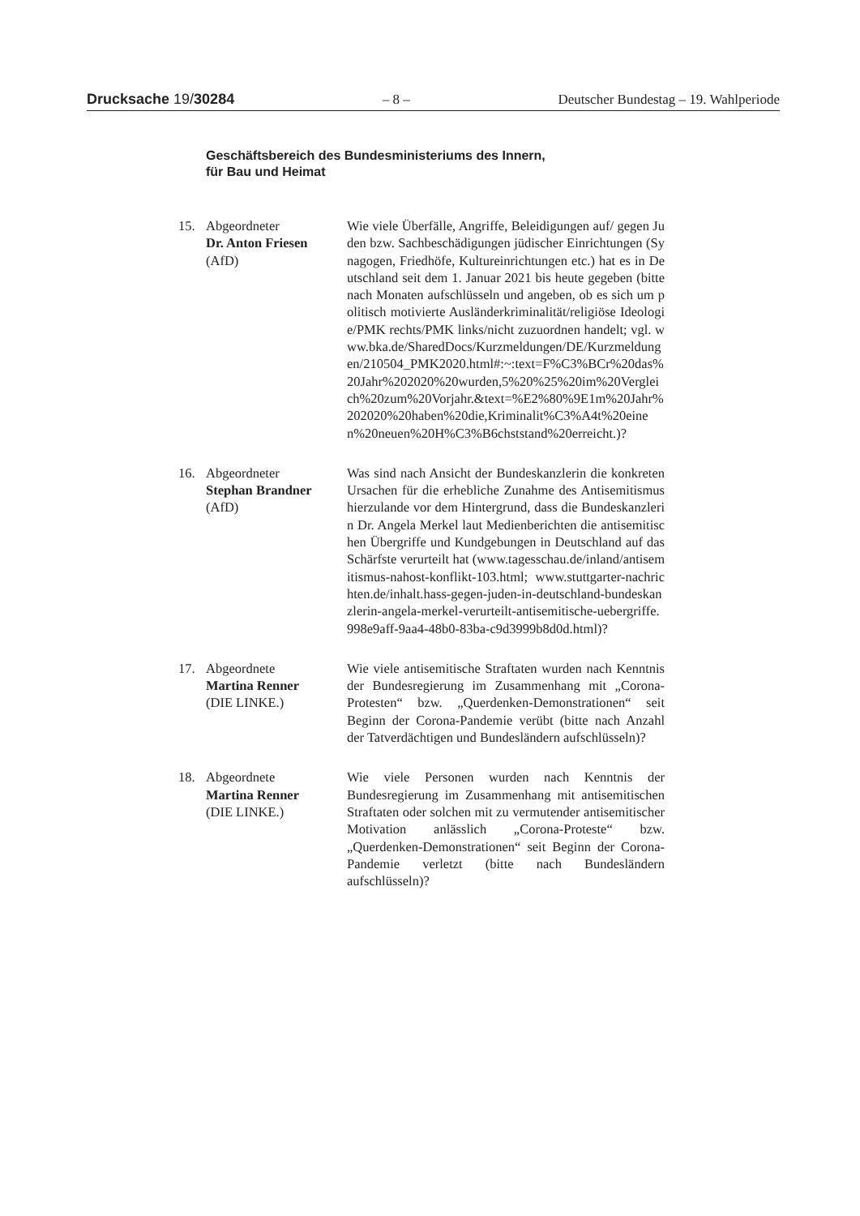Drucksache 19/30284 – 8 – Deutscher Bundestag – 19. Wahlperiode
Geschäftsbereich des Bundesministeriums des Innern,
für Bau und Heimat
15. Abgeordneter
Dr. Anton Friesen
(AfD)
Wie viele Überfälle, Angriffe, Beleidigungen auf/ gegen Juden bzw. Sachbeschädigungen jüdischer Einrichtungen (Synagogen, Friedhöfe, Kultureinrichtungen etc.) hat es in Deutschland seit dem 1. Januar 2021 bis heute gegeben (bitte nach Monaten aufschlüsseln und angeben, ob es sich um politisch motivierte Ausländerkriminalität/religiöse Ideologie/PMK rechts/PMK links/nicht zuzuordnen handelt; vgl. www.bka.de/SharedDocs/Kurzmeldungen/DE/Kurzmeldungen/210504_PMK2020.html#:~:text=F%C3%BCr%20das%20Jahr%202020%20wurden,5%20%25%20im%20Vergleich%20zum%20Vorjahr.&text=%E2%80%9E1m%20Jahr%202020%20haben%20die,Kriminalit%C3%A4t%20einen%20neuen%20H%C3%B6chststand%20erreicht.)?
16. Abgeordneter
Stephan Brandner
(AfD)
Was sind nach Ansicht der Bundeskanzlerin die konkreten Ursachen für die erhebliche Zunahme des Antisemitismus hierzulande vor dem Hintergrund, dass die Bundeskanzlerin Dr. Angela Merkel laut Medienberichten die antisemitischen Übergriffe und Kundgebungen in Deutschland auf das Schärfste verurteilt hat (www.tagesschau.de/inland/antisemitismus-nahost-konflikt-103.html; www.stuttgarter-nachrichten.de/inhalt.hass-gegen-juden-in-deutschland-bundeskanzlerin-angela-merkel-verurteilt-antisemitische-uebergriffe.998e9aff-9aa4-48b0-83ba-c9d3999b8d0d.html)?
17. Abgeordnete
Martina Renner
(DIE LINKE.)
Wie viele antisemitische Straftaten wurden nach Kenntnis der Bundesregierung im Zusammenhang mit „Corona-Protesten“ bzw. „Querdenken-Demonstrationen“ seit Beginn der Corona-Pandemie verübt (bitte nach Anzahl der Tatverdächtigen und Bundesländern aufschlüsseln)?
18. Abgeordnete
Martina Renner
(DIE LINKE.)
Wie viele Personen wurden nach Kenntnis der Bundesregierung im Zusammenhang mit antisemitischen Straftaten oder solchen mit zu vermutender antisemitischer Motivation anlässlich „Corona-Proteste“ bzw. „Querdenken-Demonstrationen“ seit Beginn der Corona-Pandemie verletzt (bitte nach Bundesländern aufschlüsseln)?